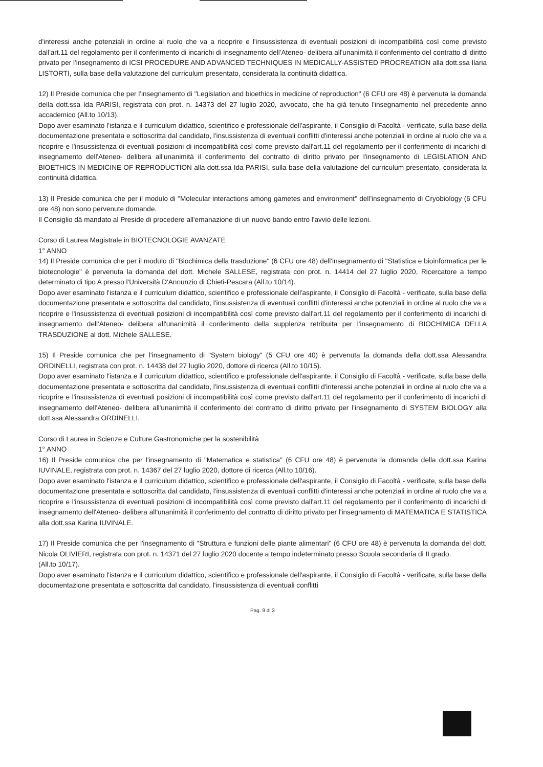d'interessi anche potenziali in ordine al ruolo che va a ricoprire e l'insussistenza di eventuali posizioni di incompatibilità così come previsto dall'art.11 del regolamento per il conferimento di incarichi di insegnamento dell'Ateneo- delibera all'unanimità il conferimento del contratto di diritto privato per l'insegnamento di ICSI PROCEDURE AND ADVANCED TECHNIQUES IN MEDICALLY-ASSISTED PROCREATION alla dott.ssa Ilaria LISTORTI, sulla base della valutazione del curriculum presentato, considerata la continuità didattica.
12) Il Preside comunica che per l'insegnamento di "Legislation and bioethics in medicine of reproduction" (6 CFU ore 48) è pervenuta la domanda della dott.ssa Ida PARISI, registrata con prot. n. 14373 del 27 luglio 2020, avvocato, che ha già tenuto l'insegnamento nel precedente anno accademico (All.to 10/13).
Dopo aver esaminato l'istanza e il curriculum didattico, scientifico e professionale dell'aspirante, il Consiglio di Facoltà - verificate, sulla base della documentazione presentata e sottoscritta dal candidato, l'insussistenza di eventuali conflitti d'interessi anche potenziali in ordine al ruolo che va a ricoprire e l'insussistenza di eventuali posizioni di incompatibilità così come previsto dall'art.11 del regolamento per il conferimento di incarichi di insegnamento dell'Ateneo- delibera all'unanimità il conferimento del contratto di diritto privato per l'insegnamento di LEGISLATION AND BIOETHICS IN MEDICINE OF REPRODUCTION alla dott.ssa Ida PARISI, sulla base della valutazione del curriculum presentato, considerata la continuità didattica.
13) Il Preside comunica che per il modulo di "Molecular interactions among gametes and environment" dell'insegnamento di Cryobiology (6 CFU ore 48) non sono pervenute domande.
Il Consiglio dà mandato al Preside di procedere all'emanazione di un nuovo bando entro l'avvio delle lezioni.
Corso di Laurea Magistrale in BIOTECNOLOGIE AVANZATE
1° ANNO
14) Il Preside comunica che per il modulo di "Biochimica della trasduzione" (6 CFU ore 48) dell'insegnamento di "Statistica e bioinformatica per le biotecnologie" è pervenuta la domanda del dott. Michele SALLESE, registrata con prot. n. 14414 del 27 luglio 2020, Ricercatore a tempo determinato di tipo A presso l'Università D'Annunzio di Chieti-Pescara (All.to 10/14).
Dopo aver esaminato l'istanza e il curriculum didattico, scientifico e professionale dell'aspirante, il Consiglio di Facoltà - verificate, sulla base della documentazione presentata e sottoscritta dal candidato, l'insussistenza di eventuali conflitti d'interessi anche potenziali in ordine al ruolo che va a ricoprire e l'insussistenza di eventuali posizioni di incompatibilità così come previsto dall'art.11 del regolamento per il conferimento di incarichi di insegnamento dell'Ateneo- delibera all'unanimità il conferimento della supplenza retribuita per l'insegnamento di BIOCHIMICA DELLA TRASDUZIONE al dott. Michele SALLESE.
15) Il Preside comunica che per l'insegnamento di "System biology" (5 CFU ore 40) è pervenuta la domanda della dott.ssa Alessandra ORDINELLI, registrata con prot. n. 14438 del 27 luglio 2020, dottore di ricerca (All.to 10/15).
Dopo aver esaminato l'istanza e il curriculum didattico, scientifico e professionale dell'aspirante, il Consiglio di Facoltà - verificate, sulla base della documentazione presentata e sottoscritta dal candidato, l'insussistenza di eventuali conflitti d'interessi anche potenziali in ordine al ruolo che va a ricoprire e l'insussistenza di eventuali posizioni di incompatibilità così come previsto dall'art.11 del regolamento per il conferimento di incarichi di insegnamento dell'Ateneo- delibera all'unanimità il conferimento del contratto di diritto privato per l'insegnamento di SYSTEM BIOLOGY alla dott.ssa Alessandra ORDINELLI.
Corso di Laurea in Scienze e Culture Gastronomiche per la sostenibilità
1° ANNO
16) Il Preside comunica che per l'insegnamento di "Matematica e statistica" (6 CFU ore 48) è pervenuta la domanda della dott.ssa Karina IUVINALE, registrata con prot. n. 14367 del 27 luglio 2020, dottore di ricerca (All.to 10/16).
Dopo aver esaminato l'istanza e il curriculum didattico, scientifico e professionale dell'aspirante, il Consiglio di Facoltà - verificate, sulla base della documentazione presentata e sottoscritta dal candidato, l'insussistenza di eventuali conflitti d'interessi anche potenziali in ordine al ruolo che va a ricoprire e l'insussistenza di eventuali posizioni di incompatibilità così come previsto dall'art.11 del regolamento per il conferimento di incarichi di insegnamento dell'Ateneo- delibera all'unanimità il conferimento del contratto di diritto privato per l'insegnamento di MATEMATICA E STATISTICA alla dott.ssa Karina IUVINALE.
17) Il Preside comunica che per l'insegnamento di "Struttura e funzioni delle piante alimentari" (6 CFU ore 48) è pervenuta la domanda del dott. Nicola OLIVIERI, registrata con prot. n. 14371 del 27 luglio 2020 docente a tempo indeterminato presso Scuola secondaria di II grado.
(All.to 10/17).
Dopo aver esaminato l'istanza e il curriculum didattico, scientifico e professionale dell'aspirante, il Consiglio di Facoltà - verificate, sulla base della documentazione presentata e sottoscritta dal candidato, l'insussistenza di eventuali conflitti
Pag. 9 di 3